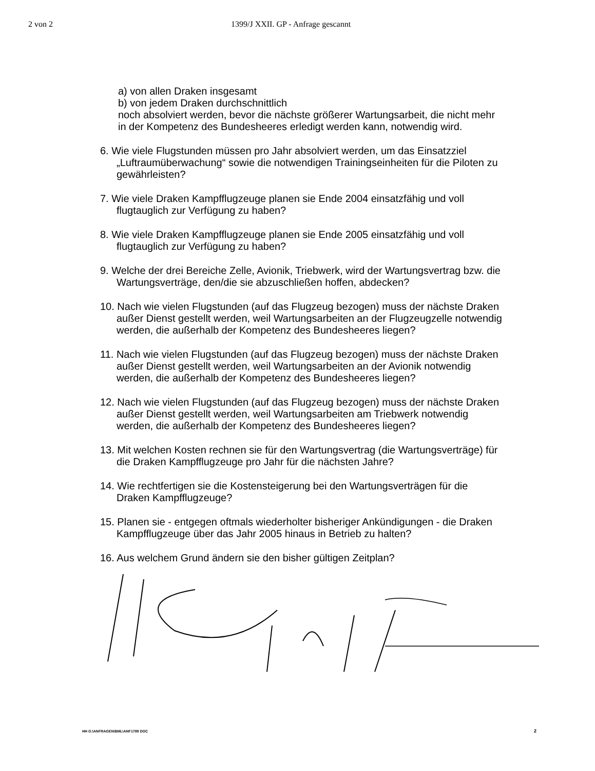2 von 2 1399/J XXII. GP - Anfrage gescannt
a) von allen Draken insgesamt
b) von jedem Draken durchschnittlich
noch absolviert werden, bevor die nächste größerer Wartungsarbeit, die nicht mehr in der Kompetenz des Bundesheeres erledigt werden kann, notwendig wird.
6. Wie viele Flugstunden müssen pro Jahr absolviert werden, um das Einsatzziel „Luftraumüberwachung“ sowie die notwendigen Trainingseinheiten für die Piloten zu gewährleisten?
7. Wie viele Draken Kampfflugzeuge planen sie Ende 2004 einsatzfähig und voll flugtauglich zur Verfügung zu haben?
8. Wie viele Draken Kampfflugzeuge planen sie Ende 2005 einsatzfähig und voll flugtauglich zur Verfügung zu haben?
9. Welche der drei Bereiche Zelle, Avionik, Triebwerk, wird der Wartungsvertrag bzw. die Wartungsverträge, den/die sie abzuschließen hoffen, abdecken?
10. Nach wie vielen Flugstunden (auf das Flugzeug bezogen) muss der nächste Draken außer Dienst gestellt werden, weil Wartungsarbeiten an der Flugzeugzelle notwendig werden, die außerhalb der Kompetenz des Bundesheeres liegen?
11. Nach wie vielen Flugstunden (auf das Flugzeug bezogen) muss der nächste Draken außer Dienst gestellt werden, weil Wartungsarbeiten an der Avionik notwendig werden, die außerhalb der Kompetenz des Bundesheeres liegen?
12. Nach wie vielen Flugstunden (auf das Flugzeug bezogen) muss der nächste Draken außer Dienst gestellt werden, weil Wartungsarbeiten am Triebwerk notwendig werden, die außerhalb der Kompetenz des Bundesheeres liegen?
13. Mit welchen Kosten rechnen sie für den Wartungsvertrag (die Wartungsverträge) für die Draken Kampfflugzeuge pro Jahr für die nächsten Jahre?
14. Wie rechtfertigen sie die Kostensteigerung bei den Wartungsverträgen für die Draken Kampfflugzeuge?
15. Planen sie - entgegen oftmals wiederholter bisheriger Ankündigungen - die Draken Kampfflugzeuge über das Jahr 2005 hinaus in Betrieb zu halten?
16. Aus welchem Grund ändern sie den bisher gültigen Zeitplan?
HH G:\ANFRAGEN\BML\ANF1789 DOC 2